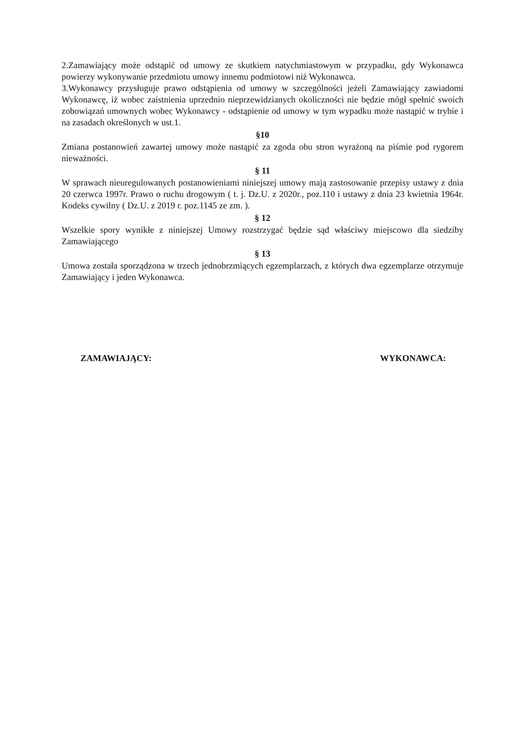2.Zamawiający może odstąpić od umowy ze skutkiem natychmiastowym w przypadku, gdy Wykonawca powierzy wykonywanie przedmiotu umowy innemu podmiotowi niż Wykonawca.
3.Wykonawcy przysługuje prawo odstąpienia od umowy w szczególności jeżeli Zamawiający zawiadomi Wykonawcę, iż wobec zaistnienia uprzednio nieprzewidzianych okoliczności nie będzie mógł spełnić swoich zobowiązań umownych wobec Wykonawcy - odstąpienie od umowy w tym wypadku może nastąpić w trybie i na zasadach określonych w ust.1.
§10
Zmiana postanowień zawartej umowy może nastąpić za zgoda obu stron wyrażoną na piśmie pod rygorem nieważności.
§ 11
W sprawach nieuregulowanych postanowieniami niniejszej umowy mają zastosowanie przepisy ustawy z dnia 20 czerwca 1997r. Prawo o ruchu drogowym ( t. j. Dz.U. z 2020r., poz.110 i ustawy z dnia 23 kwietnia 1964r. Kodeks cywilny ( Dz.U. z 2019 r. poz.1145 ze zm. ).
§ 12
Wszelkie spory wynikłe z niniejszej Umowy rozstrzygać będzie sąd właściwy miejscowo dla siedziby Zamawiającego
§ 13
Umowa została sporządzona w trzech jednobrzmiących egzemplarzach, z których dwa egzemplarze otrzymuje Zamawiający i jeden Wykonawca.
ZAMAWIAJĄCY: WYKONAWCA: